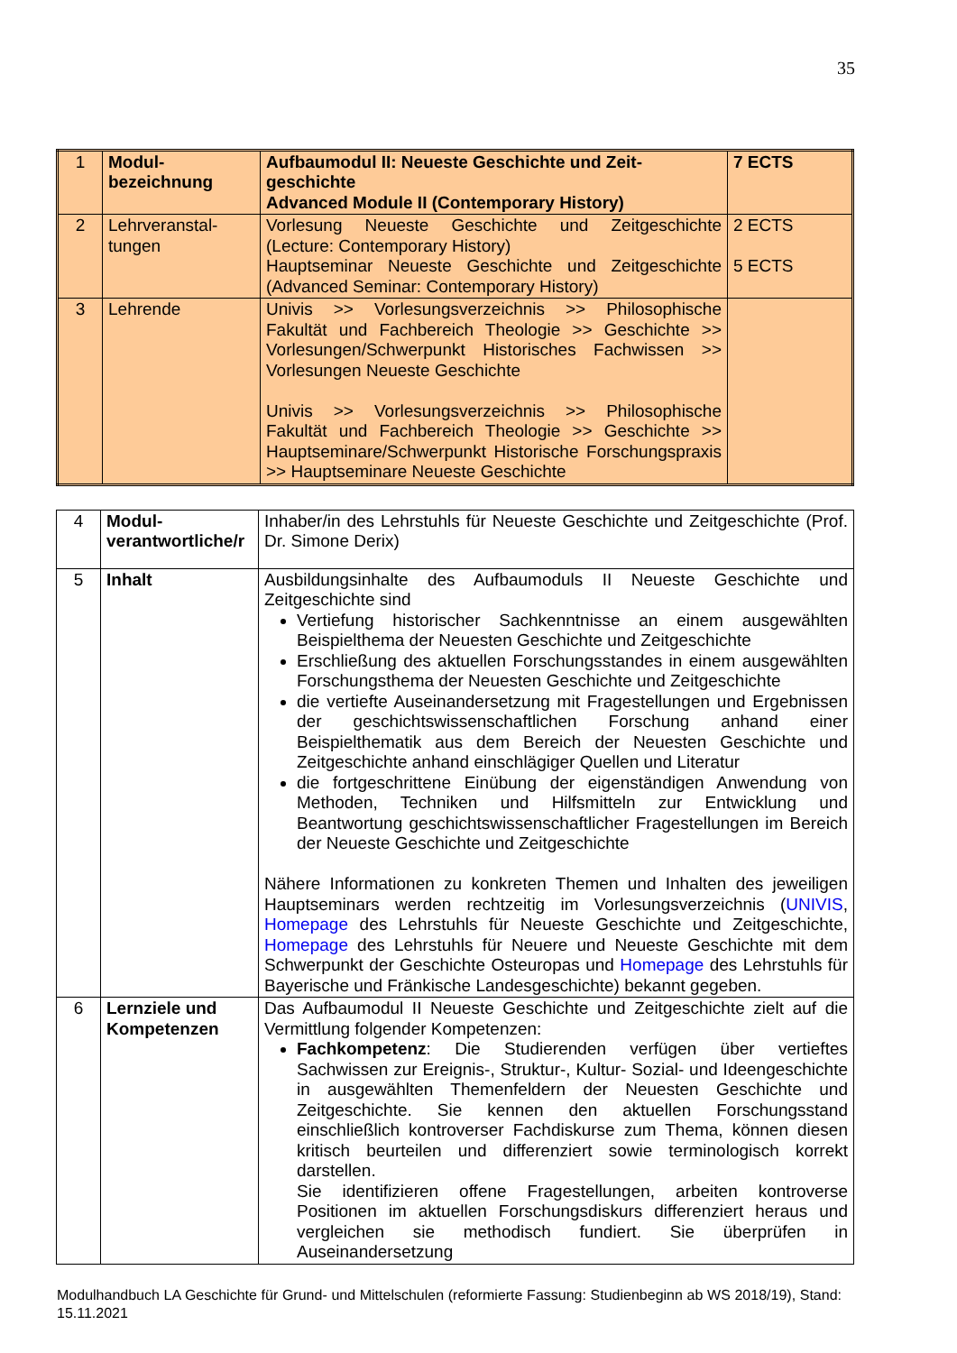35
| 1 | Modul- bezeichnung | Aufbaumodul II: Neueste Geschichte und Zeit-geschichte Advanced Module II (Contemporary History) | 7 ECTS |
| 2 | Lehrveranstal- tungen | Vorlesung Neueste Geschichte und Zeitgeschichte (Lecture: Contemporary History) Hauptseminar Neueste Geschichte und Zeitgeschichte (Advanced Seminar: Contemporary History) | 2 ECTS 5 ECTS |
| 3 | Lehrende | Univis >> Vorlesungsverzeichnis >> Philosophische Fakultät und Fachbereich Theologie >> Geschichte >> Vorlesungen/Schwerpunkt Historisches Fachwissen >> Vorlesungen Neueste Geschichte Univis >> Vorlesungsverzeichnis >> Philosophische Fakultät und Fachbereich Theologie >> Geschichte >> Hauptseminare/Schwerpunkt Historische Forschungspraxis >> Hauptseminare Neueste Geschichte | |
| 4 | Modul- verantwortliche/r | Inhaber/in des Lehrstuhls für Neueste Geschichte und Zeitgeschichte (Prof. Dr. Simone Derix) |
| 5 | Inhalt | Ausbildungsinhalte des Aufbaumoduls II Neueste Geschichte und Zeitgeschichte sind Vertiefung historischer Sachkenntnisse an einem ausgewählten Beispielthema der Neuesten Geschichte und Zeitgeschichte Erschließung des aktuellen Forschungsstandes in einem ausgewählten Forschungsthema der Neuesten Geschichte und Zeitgeschichte die vertiefte Auseinandersetzung mit Fragestellungen und Ergebnissen der geschichtswissenschaftlichen Forschung anhand einer Beispielthematik aus dem Bereich der Neuesten Geschichte und Zeitgeschichte anhand einschlägiger Quellen und Literatur die fortgeschrittene Einübung der eigenständigen Anwendung von Methoden, Techniken und Hilfsmitteln zur Entwicklung und Beantwortung geschichtswissenschaftlicher Fragestellungen im Bereich der Neueste Geschichte und Zeitgeschichte Nähere Informationen zu konkreten Themen und Inhalten des jeweiligen Hauptseminars werden rechtzeitig im Vorlesungsverzeichnis ( UNIVIS , Homepage des Lehrstuhls für Neueste Geschichte und Zeitgeschichte, Homepage des Lehrstuhls für Neuere und Neueste Geschichte mit dem Schwerpunkt der Geschichte Osteuropas und Homepage des Lehrstuhls für Bayerische und Fränkische Landesgeschichte) bekannt gegeben. |
| 6 | Lernziele und Kompetenzen | Das Aufbaumodul II Neueste Geschichte und Zeitgeschichte zielt auf die Vermittlung folgender Kompetenzen: Fachkompetenz : Die Studierenden verfügen über vertieftes Sachwissen zur Ereignis-, Struktur-, Kultur- Sozial- und Ideengeschichte in ausgewählten Themenfeldern der Neuesten Geschichte und Zeitgeschichte. Sie kennen den aktuellen Forschungsstand einschließlich kontroverser Fachdiskurse zum Thema, können diesen kritisch beurteilen und differenziert sowie terminologisch korrekt darstellen. Sie identifizieren offene Fragestellungen, arbeiten kontroverse Positionen im aktuellen Forschungsdiskurs differenziert heraus und vergleichen sie methodisch fundiert. Sie überprüfen in Auseinandersetzung |
Modulhandbuch LA Geschichte für Grund- und Mittelschulen (reformierte Fassung: Studienbeginn ab WS 2018/19), Stand: 15.11.2021